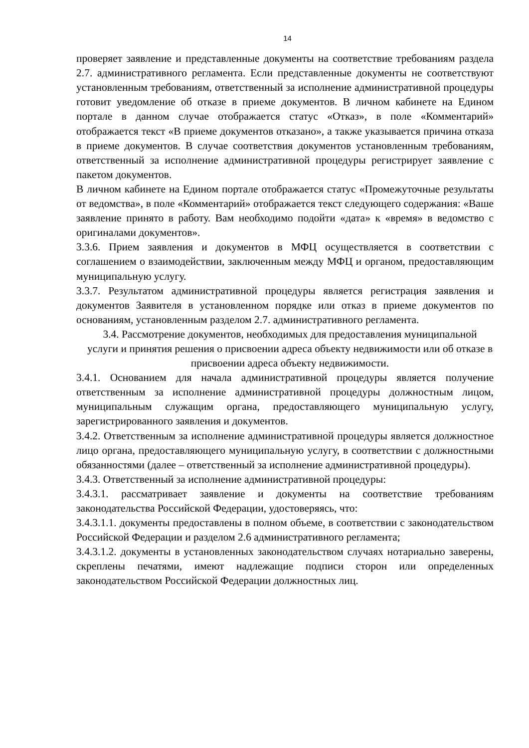14
проверяет заявление и представленные документы на соответствие требованиям раздела 2.7. административного регламента. Если представленные документы не соответствуют установленным требованиям, ответственный за исполнение административной процедуры готовит уведомление об отказе в приеме документов. В личном кабинете на Едином портале в данном случае отображается статус «Отказ», в поле «Комментарий» отображается текст «В приеме документов отказано», а также указывается причина отказа в приеме документов. В случае соответствия документов установленным требованиям, ответственный за исполнение административной процедуры регистрирует заявление с пакетом документов.
В личном кабинете на Едином портале отображается статус «Промежуточные результаты от ведомства», в поле «Комментарий» отображается текст следующего содержания: «Ваше заявление принято в работу. Вам необходимо подойти «дата» к «время» в ведомство с оригиналами документов».
3.3.6. Прием заявления и документов в МФЦ осуществляется в соответствии с соглашением о взаимодействии, заключенным между МФЦ и органом, предоставляющим муниципальную услугу.
3.3.7. Результатом административной процедуры является регистрация заявления и документов Заявителя в установленном порядке или отказ в приеме документов по основаниям, установленным разделом 2.7. административного регламента.
3.4. Рассмотрение документов, необходимых для предоставления муниципальной услуги и принятия решения о присвоении адреса объекту недвижимости или об отказе в присвоении адреса объекту недвижимости.
3.4.1. Основанием для начала административной процедуры является получение ответственным за исполнение административной процедуры должностным лицом, муниципальным служащим органа, предоставляющего муниципальную услугу, зарегистрированного заявления и документов.
3.4.2. Ответственным за исполнение административной процедуры является должностное лицо органа, предоставляющего муниципальную услугу, в соответствии с должностными обязанностями (далее – ответственный за исполнение административной процедуры).
3.4.3. Ответственный за исполнение административной процедуры:
3.4.3.1. рассматривает заявление и документы на соответствие требованиям законодательства Российской Федерации, удостоверяясь, что:
3.4.3.1.1. документы предоставлены в полном объеме, в соответствии с законодательством Российской Федерации и разделом 2.6 административного регламента;
3.4.3.1.2. документы в установленных законодательством случаях нотариально заверены, скреплены печатями, имеют надлежащие подписи сторон или определенных законодательством Российской Федерации должностных лиц.